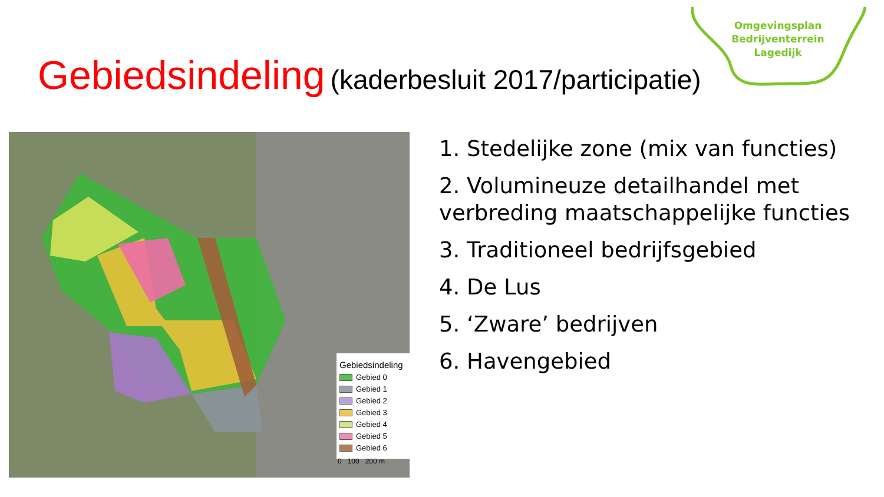Omgevingsplan
Bedrijventerrein
Lagedijk
Gebiedsindeling (kaderbesluit 2017/participatie)
Gebiedsindeling
Gebied 0
Gebied 1
Gebied 2
Gebied 3
Gebied 4
Gebied 5
Gebied 6
0 100 200 m
1. Stedelijke zone (mix van functies)
2. Volumineuze detailhandel met verbreding maatschappelijke functies
3. Traditioneel bedrijfsgebied
4. De Lus
5. ‘Zware’ bedrijven
6. Havengebied